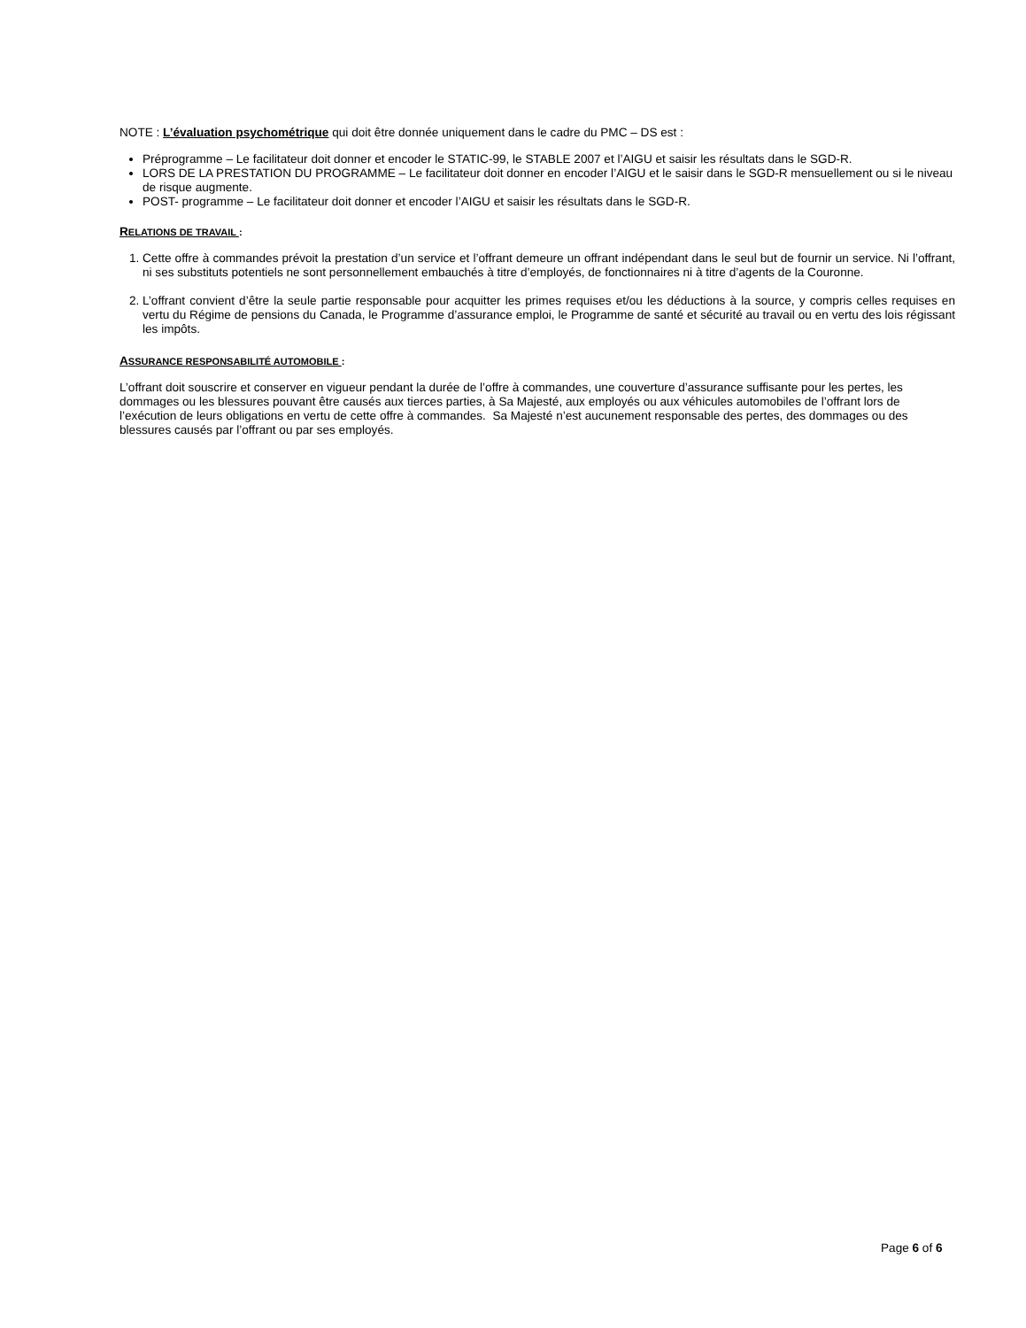NOTE : L’évaluation psychométrique qui doit être donnée uniquement dans le cadre du PMC – DS est :
Préprogramme – Le facilitateur doit donner et encoder le STATIC-99, le STABLE 2007 et l’AIGU et saisir les résultats dans le SGD-R.
LORS DE LA PRESTATION DU PROGRAMME – Le facilitateur doit donner en encoder l’AIGU et le saisir dans le SGD-R mensuellement ou si le niveau de risque augmente.
POST- programme – Le facilitateur doit donner et encoder l’AIGU et saisir les résultats dans le SGD-R.
RELATIONS DE TRAVAIL :
1. Cette offre à commandes prévoit la prestation d’un service et l’offrant demeure un offrant indépendant dans le seul but de fournir un service. Ni l’offrant, ni ses substituts potentiels ne sont personnellement embauchés à titre d’employés, de fonctionnaires ni à titre d’agents de la Couronne.
2. L’offrant convient d’être la seule partie responsable pour acquitter les primes requises et/ou les déductions à la source, y compris celles requises en vertu du Régime de pensions du Canada, le Programme d’assurance emploi, le Programme de santé et sécurité au travail ou en vertu des lois régissant les impôts.
ASSURANCE RESPONSABILITÉ AUTOMOBILE :
L’offrant doit souscrire et conserver en vigueur pendant la durée de l’offre à commandes, une couverture d’assurance suffisante pour les pertes, les dommages ou les blessures pouvant être causés aux tierces parties, à Sa Majesté, aux employés ou aux véhicules automobiles de l’offrant lors de l’exécution de leurs obligations en vertu de cette offre à commandes. Sa Majesté n’est aucunement responsable des pertes, des dommages ou des blessures causés par l’offrant ou par ses employés.
Page 6 of 6